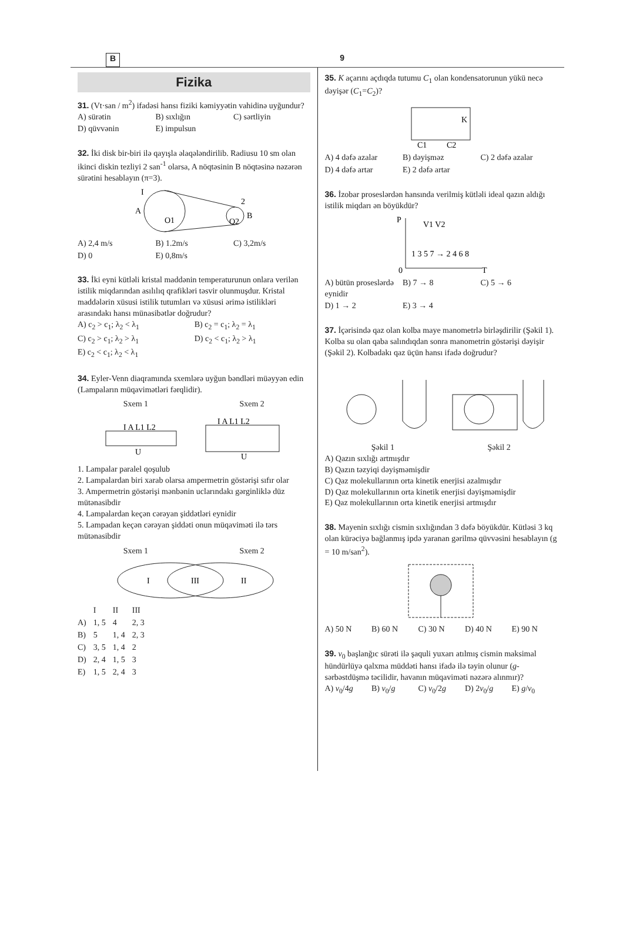B 9
Fizika
31. (Vt·san / m<sup>2</sup>) ifadəsi hansı fiziki kəmiyyətin vahidinə uyğundur?
A) sürətin B) sıxlığın C) sərtliyin D) qüvvənin E) impulsun
32. İki disk bir-biri ilə qayışla əlaqələndirilib. Radiusu 10 sm olan ikinci diskin tezliyi 2 san<sup>-1</sup> olarsa, A nöqtəsinin B nöqtəsinə nəzərən sürətini hesablayın (π=3).
A
B
O1
O2
I
2
A) 2,4 m/s B) 1.2m/s C) 3,2m/s D) 0 E) 0,8m/s
33. İki eyni kütləli kristal maddənin temperaturunun onlara verilən istilik miqdarından asılılıq qrafikləri təsvir olunmuşdur. Kristal maddələrin xüsusi istilik tutumları və xüsusi ərimə istilikləri arasındakı hansı münasibətlər doğrudur?
A) c<sub>2</sub> > c<sub>1</sub>; λ<sub>2</sub> < λ<sub>1</sub> B) c<sub>2</sub> = c<sub>1</sub>; λ<sub>2</sub> = λ<sub>1</sub> C) c<sub>2</sub> > c<sub>1</sub>; λ<sub>2</sub> > λ<sub>1</sub> D) c<sub>2</sub> < c<sub>1</sub>; λ<sub>2</sub> > λ<sub>1</sub> E) c<sub>2</sub> < c<sub>1</sub>; λ<sub>2</sub> < λ<sub>1</sub>
34. Eyler-Venn diaqramında sxemlərə uyğun bəndləri müəyyən edin (Lampaların müqavimətləri fərqlidir).
Sxem 1 Sxem 2
I A L1 L2
U
I A L1 L2
U
1. Lampalar paralel qoşulub
2. Lampalardan biri xarab olarsa ampermetrin göstərişi sıfır olar
3. Ampermetrin göstərişi mənbənin uclarındakı gərginliklə düz mütənasibdir
4. Lampalardan keçən cərəyan şiddətləri eynidir
5. Lampadan keçən cərəyan şiddəti onun müqaviməti ilə tərs mütənasibdir
Sxem 1 Sxem 2
I
III
II
| | I | II | III |
| --- | --- | --- | --- |
| A) | 1, 5 | 4 | 2, 3 |
| B) | 5 | 1, 4 | 2, 3 |
| C) | 3, 5 | 1, 4 | 2 |
| D) | 2, 4 | 1, 5 | 3 |
| E) | 1, 5 | 2, 4 | 3 |
35. K açarını açdıqda tutumu C<sub>1</sub> olan kondensatorunun yükü necə dəyişər (C<sub>1</sub>=C<sub>2</sub>)?
C1
C2
K
A) 4 dəfə azalar B) dəyişməz C) 2 dəfə azalar D) 4 dəfə artar E) 2 dəfə artar
36. İzobar proseslərdən hansında verilmiş kütləli ideal qazın aldığı istilik miqdarı ən böyükdür?
P
T
0
V1 V2
1 3 5 7 → 2 4 6 8
A) bütün proseslərdə eynidir B) 7 → 8 C) 5 → 6 D) 1 → 2 E) 3 → 4
37. İçərisində qaz olan kolba maye manometrlə birləşdirilir (Şəkil 1). Kolba su olan qaba salındıqdan sonra manometrin göstərişi dəyişir (Şəkil 2). Kolbadakı qaz üçün hansı ifadə doğrudur?
Şəkil 1 Şəkil 2
A) Qazın sıxlığı artmışdır
B) Qazın təzyiqi dəyişməmişdir
C) Qaz molekullarının orta kinetik enerjisi azalmışdır
D) Qaz molekullarının orta kinetik enerjisi dəyişməmişdir
E) Qaz molekullarının orta kinetik enerjisi artmışdır
38. Mayenin sıxlığı cismin sıxlığından 3 dəfə böyükdür. Kütləsi 3 kq olan kürəciyə bağlanmış ipdə yaranan gərilmə qüvvəsini hesablayın (g = 10 m/san<sup>2</sup>).
A) 50 N B) 60 N C) 30 N D) 40 N E) 90 N
39. v<sub>0</sub> başlanğıc sürəti ilə şaquli yuxarı atılmış cismin maksimal hündürlüyə qalxma müddəti hansı ifadə ilə təyin olunur (g-sərbəstdüşmə təcilidir, havanın müqaviməti nəzərə alınmır)?
A) v<sub>0</sub>/4g B) v<sub>0</sub>/g C) v<sub>0</sub>/2g D) 2v<sub>0</sub>/g E) g/v<sub>0</sub>